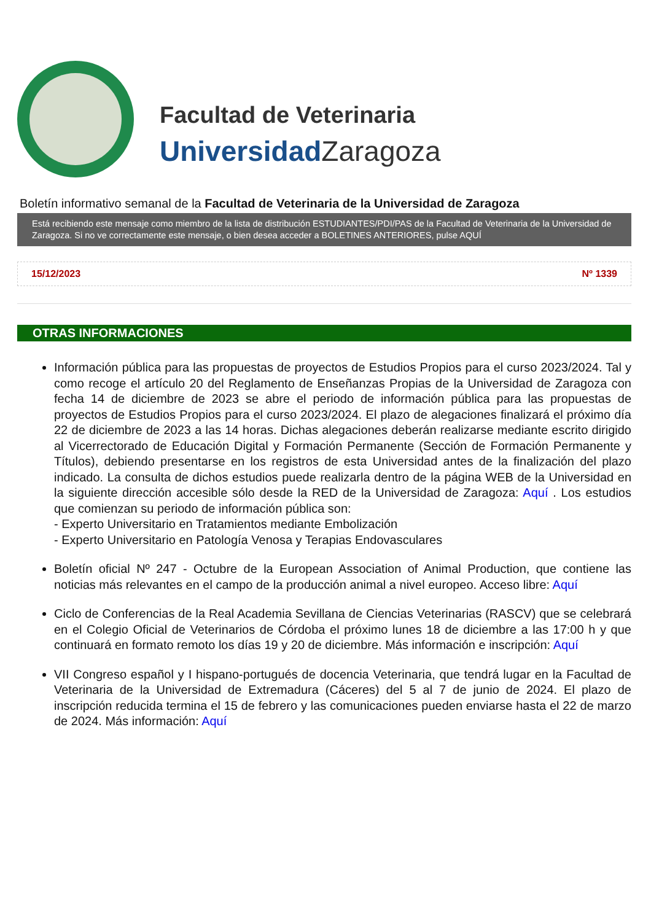Facultad de Veterinaria
Universidad Zaragoza
Boletín informativo semanal de la Facultad de Veterinaria de la Universidad de Zaragoza
Está recibiendo este mensaje como miembro de la lista de distribución ESTUDIANTES/PDI/PAS de la Facultad de Veterinaria de la Universidad de Zaragoza. Si no ve correctamente este mensaje, o bien desea acceder a BOLETINES ANTERIORES, pulse AQUÍ
15/12/2023 Nº 1339
OTRAS INFORMACIONES
Información pública para las propuestas de proyectos de Estudios Propios para el curso 2023/2024. Tal y como recoge el artículo 20 del Reglamento de Enseñanzas Propias de la Universidad de Zaragoza con fecha 14 de diciembre de 2023 se abre el periodo de información pública para las propuestas de proyectos de Estudios Propios para el curso 2023/2024. El plazo de alegaciones finalizará el próximo día 22 de diciembre de 2023 a las 14 horas. Dichas alegaciones deberán realizarse mediante escrito dirigido al Vicerrectorado de Educación Digital y Formación Permanente (Sección de Formación Permanente y Títulos), debiendo presentarse en los registros de esta Universidad antes de la finalización del plazo indicado. La consulta de dichos estudios puede realizarla dentro de la página WEB de la Universidad en la siguiente dirección accesible sólo desde la RED de la Universidad de Zaragoza: Aquí . Los estudios que comienzan su periodo de información pública son:
- Experto Universitario en Tratamientos mediante Embolización
- Experto Universitario en Patología Venosa y Terapias Endovasculares
Boletín oficial Nº 247 - Octubre de la European Association of Animal Production, que contiene las noticias más relevantes en el campo de la producción animal a nivel europeo. Acceso libre: Aquí
Ciclo de Conferencias de la Real Academia Sevillana de Ciencias Veterinarias (RASCV) que se celebrará en el Colegio Oficial de Veterinarios de Córdoba el próximo lunes 18 de diciembre a las 17:00 h y que continuará en formato remoto los días 19 y 20 de diciembre. Más información e inscripción: Aquí
VII Congreso español y I hispano-portugués de docencia Veterinaria, que tendrá lugar en la Facultad de Veterinaria de la Universidad de Extremadura (Cáceres) del 5 al 7 de junio de 2024. El plazo de inscripción reducida termina el 15 de febrero y las comunicaciones pueden enviarse hasta el 22 de marzo de 2024. Más información: Aquí